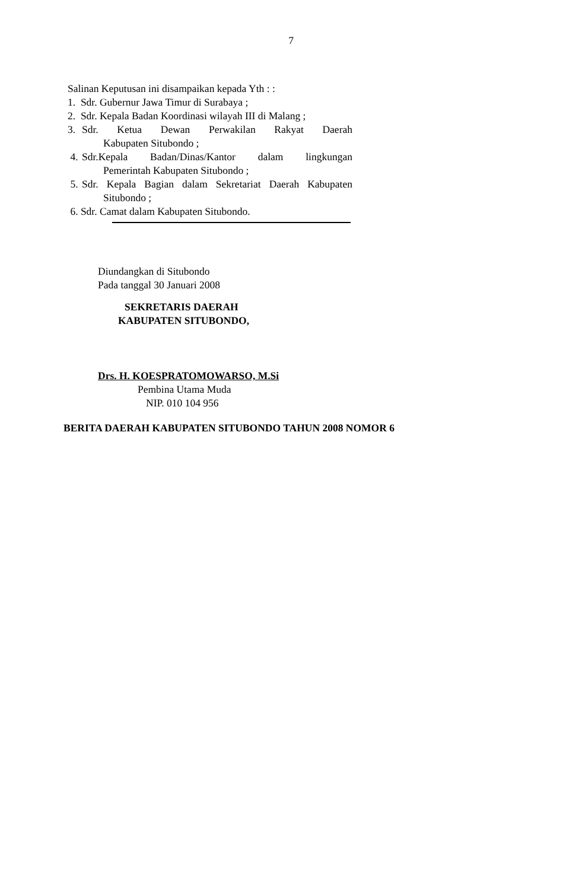7
Salinan Keputusan ini disampaikan kepada Yth : :
1. Sdr. Gubernur Jawa Timur di Surabaya ;
2. Sdr. Kepala Badan Koordinasi wilayah III di Malang ;
3. Sdr. Ketua Dewan Perwakilan Rakyat Daerah
Kabupaten Situbondo ;
4. Sdr.Kepala Badan/Dinas/Kantor dalam lingkungan
Pemerintah Kabupaten Situbondo ;
5. Sdr. Kepala Bagian dalam Sekretariat Daerah Kabupaten
Situbondo ;
6. Sdr. Camat dalam Kabupaten Situbondo.
Diundangkan di Situbondo
Pada tanggal 30 Januari 2008
SEKRETARIS DAERAH
KABUPATEN SITUBONDO,
Drs. H. KOESPRATOMOWARSO, M.Si
Pembina Utama Muda
NIP. 010 104 956
BERITA DAERAH KABUPATEN SITUBONDO TAHUN 2008 NOMOR 6